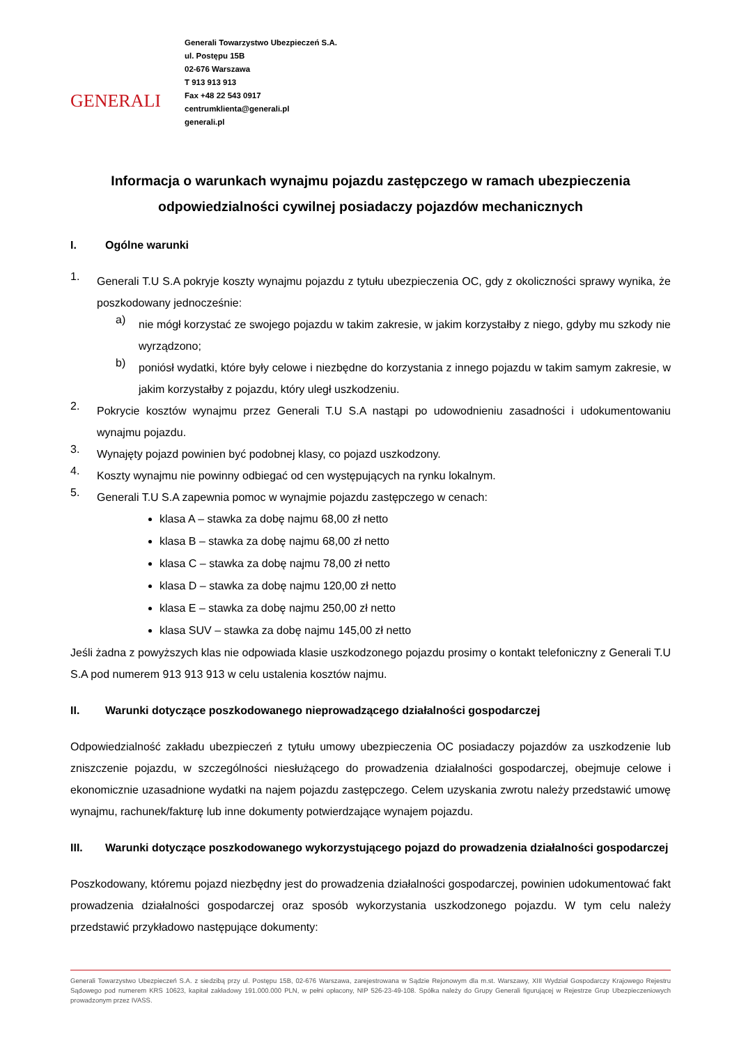GENERALI
Generali Towarzystwo Ubezpieczeń S.A.
ul. Postępu 15B
02-676 Warszawa
T 913 913 913
Fax +48 22 543 0917
centrumklienta@generali.pl
generali.pl
Informacja o warunkach wynajmu pojazdu zastępczego w ramach ubezpieczenia odpowiedzialności cywilnej posiadaczy pojazdów mechanicznych
I. Ogólne warunki
1.
Generali T.U S.A pokryje koszty wynajmu pojazdu z tytułu ubezpieczenia OC, gdy z okoliczności sprawy wynika, że poszkodowany jednocześnie:
a)
nie mógł korzystać ze swojego pojazdu w takim zakresie, w jakim korzystałby z niego, gdyby mu szkody nie wyrządzono;
b)
poniósł wydatki, które były celowe i niezbędne do korzystania z innego pojazdu w takim samym zakresie, w jakim korzystałby z pojazdu, który uległ uszkodzeniu.
2.
Pokrycie kosztów wynajmu przez Generali T.U S.A nastąpi po udowodnieniu zasadności i udokumentowaniu wynajmu pojazdu.
3.
Wynajęty pojazd powinien być podobnej klasy, co pojazd uszkodzony.
4.
Koszty wynajmu nie powinny odbiegać od cen występujących na rynku lokalnym.
5.
Generali T.U S.A zapewnia pomoc w wynajmie pojazdu zastępczego w cenach:
klasa A – stawka za dobę najmu 68,00 zł netto
klasa B – stawka za dobę najmu 68,00 zł netto
klasa C – stawka za dobę najmu 78,00 zł netto
klasa D – stawka za dobę najmu 120,00 zł netto
klasa E – stawka za dobę najmu 250,00 zł netto
klasa SUV – stawka za dobę najmu 145,00 zł netto
Jeśli żadna z powyższych klas nie odpowiada klasie uszkodzonego pojazdu prosimy o kontakt telefoniczny z Generali T.U S.A pod numerem 913 913 913 w celu ustalenia kosztów najmu.
II. Warunki dotyczące poszkodowanego nieprowadzącego działalności gospodarczej
Odpowiedzialność zakładu ubezpieczeń z tytułu umowy ubezpieczenia OC posiadaczy pojazdów za uszkodzenie lub zniszczenie pojazdu, w szczególności niesłużącego do prowadzenia działalności gospodarczej, obejmuje celowe i ekonomicznie uzasadnione wydatki na najem pojazdu zastępczego. Celem uzyskania zwrotu należy przedstawić umowę wynajmu, rachunek/fakturę lub inne dokumenty potwierdzające wynajem pojazdu.
III. Warunki dotyczące poszkodowanego wykorzystującego pojazd do prowadzenia działalności gospodarczej
Poszkodowany, któremu pojazd niezbędny jest do prowadzenia działalności gospodarczej, powinien udokumentować fakt prowadzenia działalności gospodarczej oraz sposób wykorzystania uszkodzonego pojazdu. W tym celu należy przedstawić przykładowo następujące dokumenty:
Generali Towarzystwo Ubezpieczeń S.A. z siedzibą przy ul. Postępu 15B, 02-676 Warszawa, zarejestrowana w Sądzie Rejonowym dla m.st. Warszawy, XIII Wydział Gospodarczy Krajowego Rejestru Sądowego pod numerem KRS 10623, kapitał zakładowy 191.000.000 PLN, w pełni opłacony, NIP 526-23-49-108. Spółka należy do Grupy Generali figurującej w Rejestrze Grup Ubezpieczeniowych prowadzonym przez IVASS.